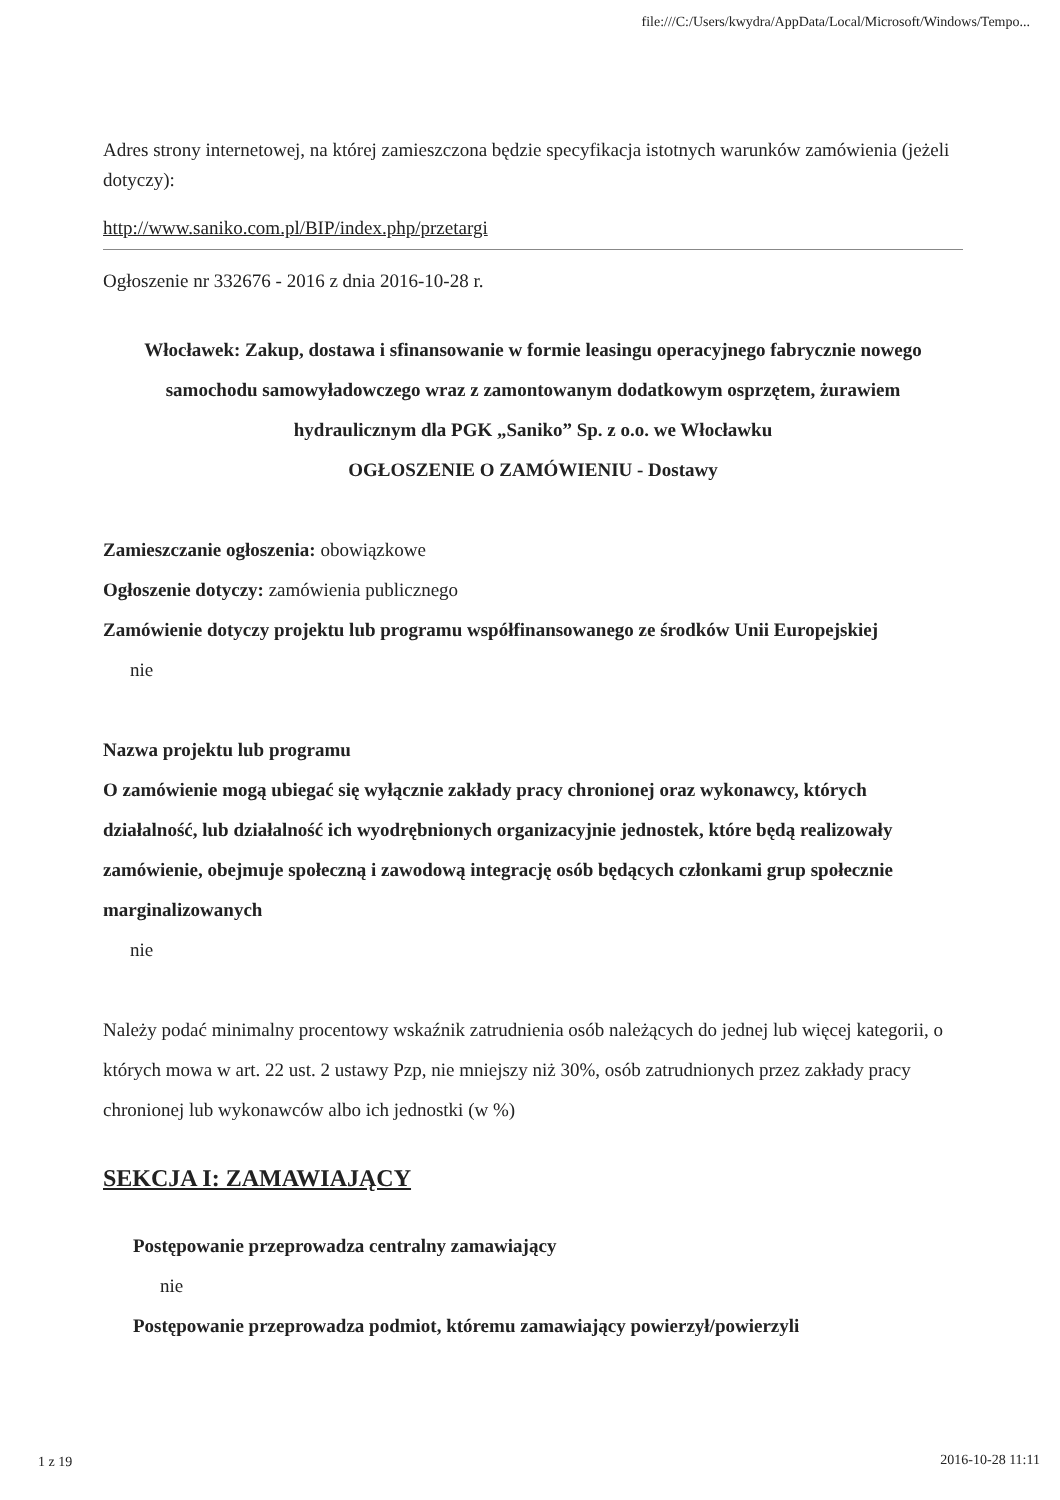file:///C:/Users/kwydra/AppData/Local/Microsoft/Windows/Tempo...
Adres strony internetowej, na której zamieszczona będzie specyfikacja istotnych warunków zamówienia (jeżeli dotyczy):
http://www.saniko.com.pl/BIP/index.php/przetargi
Ogłoszenie nr 332676 - 2016 z dnia 2016-10-28 r.
Włocławek: Zakup, dostawa i sfinansowanie w formie leasingu operacyjnego fabrycznie nowego samochodu samowyładowczego wraz z zamontowanym dodatkowym osprzętem, żurawiem hydraulicznym dla PGK „Saniko” Sp. z o.o. we Włocławku
OGŁOSZENIE O ZAMÓWIENIU - Dostawy
Zamieszczanie ogłoszenia: obowiązkowe
Ogłoszenie dotyczy: zamówienia publicznego
Zamówienie dotyczy projektu lub programu współfinansowanego ze środków Unii Europejskiej
nie
Nazwa projektu lub programu
O zamówienie mogą ubiegać się wyłącznie zakłady pracy chronionej oraz wykonawcy, których działalność, lub działalność ich wyodrębnionych organizacyjnie jednostek, które będą realizowały zamówienie, obejmuje społeczną i zawodową integrację osób będących członkami grup społecznie marginalizowanych
nie
Należy podać minimalny procentowy wskaźnik zatrudnienia osób należących do jednej lub więcej kategorii, o których mowa w art. 22 ust. 2 ustawy Pzp, nie mniejszy niż 30%, osób zatrudnionych przez zakłady pracy chronionej lub wykonawców albo ich jednostki (w %)
SEKCJA I: ZAMAWIAJĄCY
Postępowanie przeprowadza centralny zamawiający
nie
Postępowanie przeprowadza podmiot, któremu zamawiający powierzył/powierzyli
1 z 19 2016-10-28 11:11